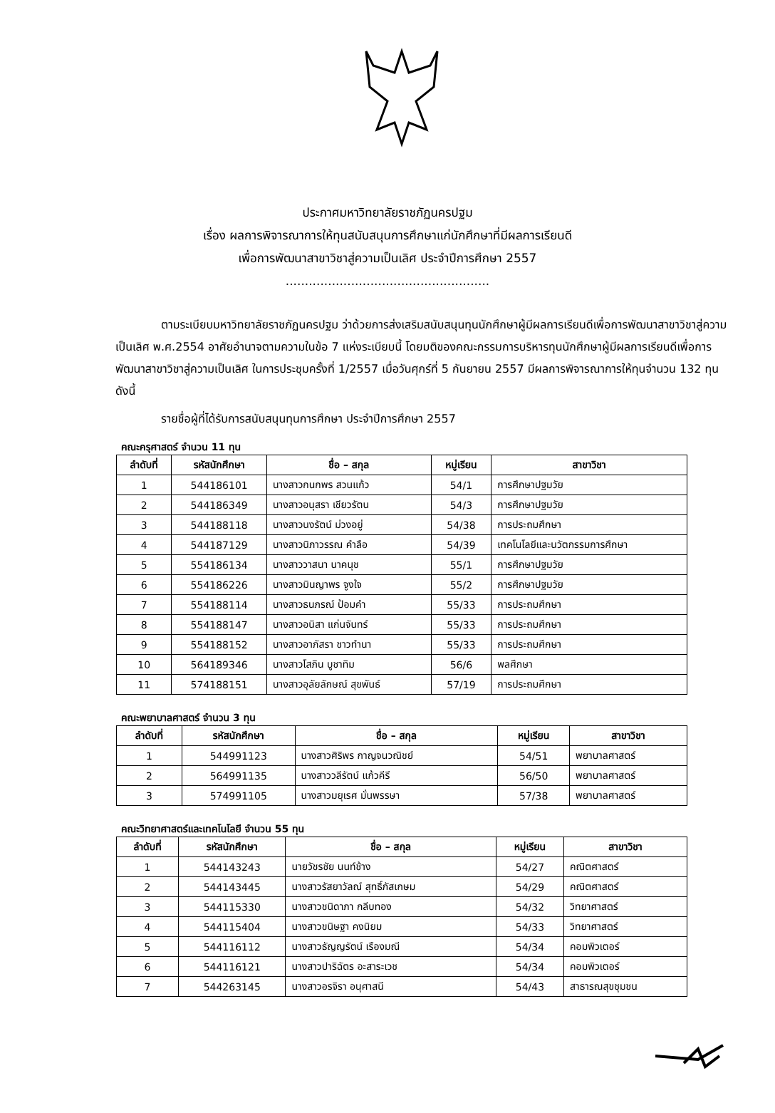ประกาศมหาวิทยาลัยราชภัฏนครปฐม
เรื่อง ผลการพิจารณาการให้ทุนสนับสนุนการศึกษาแก่นักศึกษาที่มีผลการเรียนดี
เพื่อการพัฒนาสาขาวิชาสู่ความเป็นเลิศ ประจำปีการศึกษา 2557
.....................................................
ตามระเบียบมหาวิทยาลัยราชภัฏนครปฐม ว่าด้วยการส่งเสริมสนับสนุนทุนนักศึกษาผู้มีผลการเรียนดีเพื่อการพัฒนาสาขาวิชาสู่ความเป็นเลิศ พ.ศ.2554 อาศัยอำนาจตามความในข้อ 7 แห่งระเบียบนี้ โดยมติของคณะกรรมการบริหารทุนนักศึกษาผู้มีผลการเรียนดีเพื่อการพัฒนาสาขาวิชาสู่ความเป็นเลิศ ในการประชุมครั้งที่ 1/2557 เมื่อวันศุกร์ที่ 5 กันยายน 2557 มีผลการพิจารณาการให้ทุนจำนวน 132 ทุน ดังนี้
รายชื่อผู้ที่ได้รับการสนับสนุนทุนการศึกษา ประจำปีการศึกษา 2557
คณะครุศาสตร์ จำนวน 11 ทุน
| ลำดับที่ | รหัสนักศึกษา | ชื่อ – สกุล | หมู่เรียน | สาขาวิชา |
| --- | --- | --- | --- | --- |
| 1 | 544186101 | นางสาวกนกพร สวนแก้ว | 54/1 | การศึกษาปฐมวัย |
| 2 | 544186349 | นางสาวอนุสรา เชียวรัตน | 54/3 | การศึกษาปฐมวัย |
| 3 | 544188118 | นางสาวนงรัตน์ ม่วงอยู่ | 54/38 | การประถมศึกษา |
| 4 | 544187129 | นางสาวนิภาวรรณ คำลือ | 54/39 | เทคโนโลยีและนวัตกรรมการศึกษา |
| 5 | 554186134 | นางสาววาสนา นาคนุช | 55/1 | การศึกษาปฐมวัย |
| 6 | 554186226 | นางสาวมินญาพร จูงใจ | 55/2 | การศึกษาปฐมวัย |
| 7 | 554188114 | นางสาวธนภรณ์ ป้อมคำ | 55/33 | การประถมศึกษา |
| 8 | 554188147 | นางสาวอนิสา แก่นจันทร์ | 55/33 | การประถมศึกษา |
| 9 | 554188152 | นางสาวอาภัสรา ชาวทำนา | 55/33 | การประถมศึกษา |
| 10 | 564189346 | นางสาวโสภิน บูชาทิม | 56/6 | พลศึกษา |
| 11 | 574188151 | นางสาวอุลัยลักษณ์ สุขพันธ์ | 57/19 | การประถมศึกษา |
คณะพยาบาลศาสตร์ จำนวน 3 ทุน
| ลำดับที่ | รหัสนักศึกษา | ชื่อ – สกุล | หมู่เรียน | สาขาวิชา |
| --- | --- | --- | --- | --- |
| 1 | 544991123 | นางสาวศิริพร กาญจนวณิชย์ | 54/51 | พยาบาลศาสตร์ |
| 2 | 564991135 | นางสาววลีรัตน์ แก้วคีรี | 56/50 | พยาบาลศาสตร์ |
| 3 | 574991105 | นางสาวมยุเรศ มั่นพรรษา | 57/38 | พยาบาลศาสตร์ |
คณะวิทยาศาสตร์และเทคโนโลยี จำนวน 55 ทุน
| ลำดับที่ | รหัสนักศึกษา | ชื่อ – สกุล | หมู่เรียน | สาขาวิชา |
| --- | --- | --- | --- | --- |
| 1 | 544143243 | นายวัชรชัย นนท์ช้าง | 54/27 | คณิตศาสตร์ |
| 2 | 544143445 | นางสาวรัสยาวัลณ์ สุทธิ์ภัสเกษม | 54/29 | คณิตศาสตร์ |
| 3 | 544115330 | นางสาวชนิดาภา กลีบทอง | 54/32 | วิทยาศาสตร์ |
| 4 | 544115404 | นางสาวขนิษฐา คงนิยม | 54/33 | วิทยาศาสตร์ |
| 5 | 544116112 | นางสาวธัญญรัตน์ เรืองมณี | 54/34 | คอมพิวเตอร์ |
| 6 | 544116121 | นางสาวปาริฉัตร อะสาระเวช | 54/34 | คอมพิวเตอร์ |
| 7 | 544263145 | นางสาวอรจิรา อนุศาสนี | 54/43 | สาธารณสุขชุมชน |